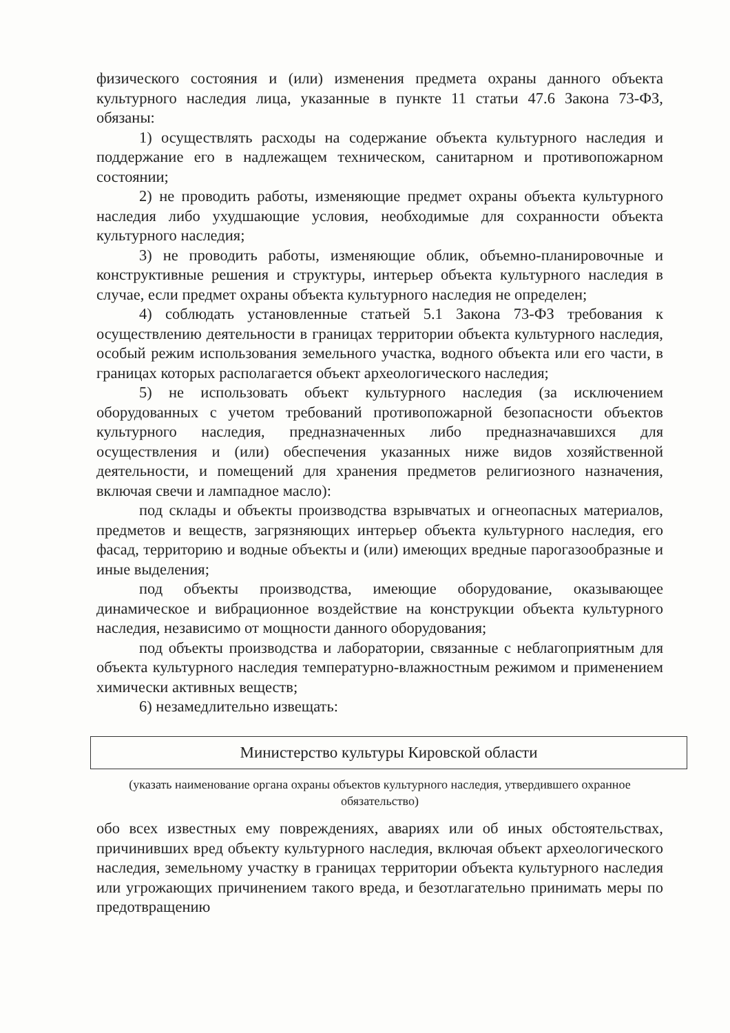физического состояния и (или) изменения предмета охраны данного объекта культурного наследия лица, указанные в пункте 11 статьи 47.6 Закона 73-ФЗ, обязаны:
1) осуществлять расходы на содержание объекта культурного наследия и поддержание его в надлежащем техническом, санитарном и противопожарном состоянии;
2) не проводить работы, изменяющие предмет охраны объекта культурного наследия либо ухудшающие условия, необходимые для сохранности объекта культурного наследия;
3) не проводить работы, изменяющие облик, объемно-планировочные и конструктивные решения и структуры, интерьер объекта культурного наследия в случае, если предмет охраны объекта культурного наследия не определен;
4) соблюдать установленные статьей 5.1 Закона 73-ФЗ требования к осуществлению деятельности в границах территории объекта культурного наследия, особый режим использования земельного участка, водного объекта или его части, в границах которых располагается объект археологического наследия;
5) не использовать объект культурного наследия (за исключением оборудованных с учетом требований противопожарной безопасности объектов культурного наследия, предназначенных либо предназначавшихся для осуществления и (или) обеспечения указанных ниже видов хозяйственной деятельности, и помещений для хранения предметов религиозного назначения, включая свечи и лампадное масло):
под склады и объекты производства взрывчатых и огнеопасных материалов, предметов и веществ, загрязняющих интерьер объекта культурного наследия, его фасад, территорию и водные объекты и (или) имеющих вредные парогазообразные и иные выделения;
под объекты производства, имеющие оборудование, оказывающее динамическое и вибрационное воздействие на конструкции объекта культурного наследия, независимо от мощности данного оборудования;
под объекты производства и лаборатории, связанные с неблагоприятным для объекта культурного наследия температурно-влажностным режимом и применением химически активных веществ;
6) незамедлительно извещать:
Министерство культуры Кировской области
(указать наименование органа охраны объектов культурного наследия, утвердившего охранное обязательство)
обо всех известных ему повреждениях, авариях или об иных обстоятельствах, причинивших вред объекту культурного наследия, включая объект археологического наследия, земельному участку в границах территории объекта культурного наследия или угрожающих причинением такого вреда, и безотлагательно принимать меры по предотвращению